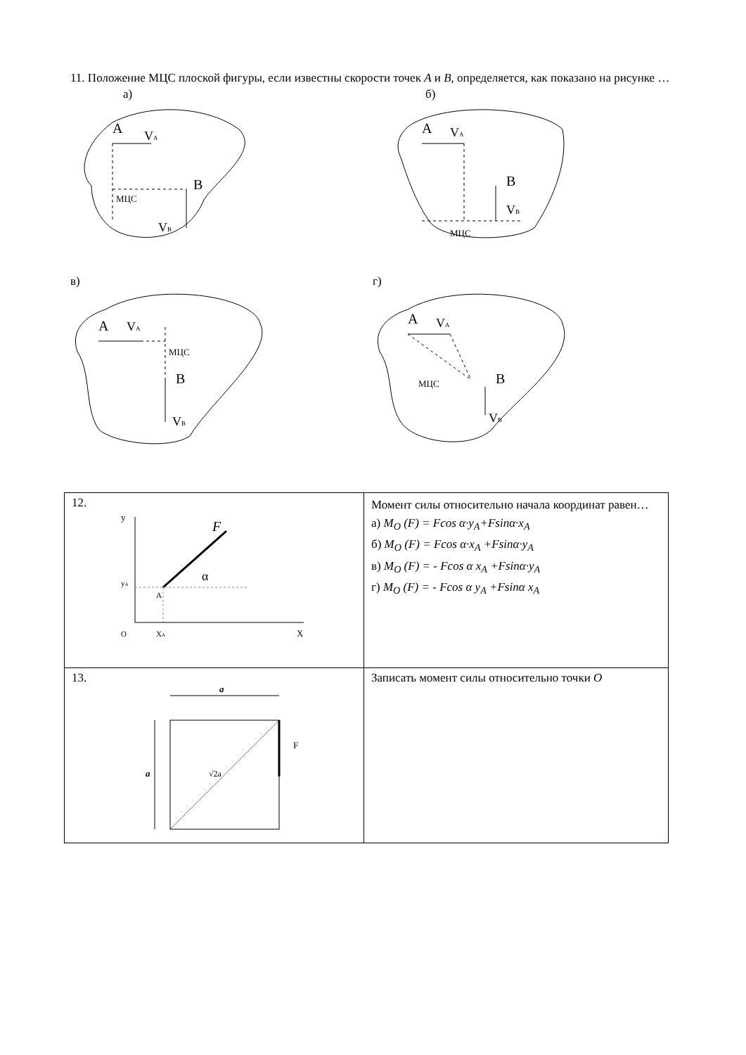11. Положение МЦС плоской фигуры, если известны скорости точек A и B, определяется, как показано на рисунке …
а)
A
VA
B
МЦС
VB
б)
A
VA
B
VB
МЦС
в)
A
VA
МЦС
B
VB
г)
A
VA
МЦС
B
VB
| 12. y y A F α A O X A X | Момент силы относительно начала координат равен… а) M<sub>O</sub> (F) = Fcos α·y<sub>A</sub>+Fsinα·x<sub>A</sub> б) M<sub>O</sub> (F) = Fcos α·x<sub>A</sub> +Fsinα·y<sub>A</sub> в) M<sub>O</sub> (F) = - Fcos α x<sub>A</sub> +Fsinα·y<sub>A</sub> г) M<sub>O</sub> (F) = - Fcos α y<sub>A</sub> +Fsinα x<sub>A</sub> |
| 13. a a F √2a | Записать момент силы относительно точки O |